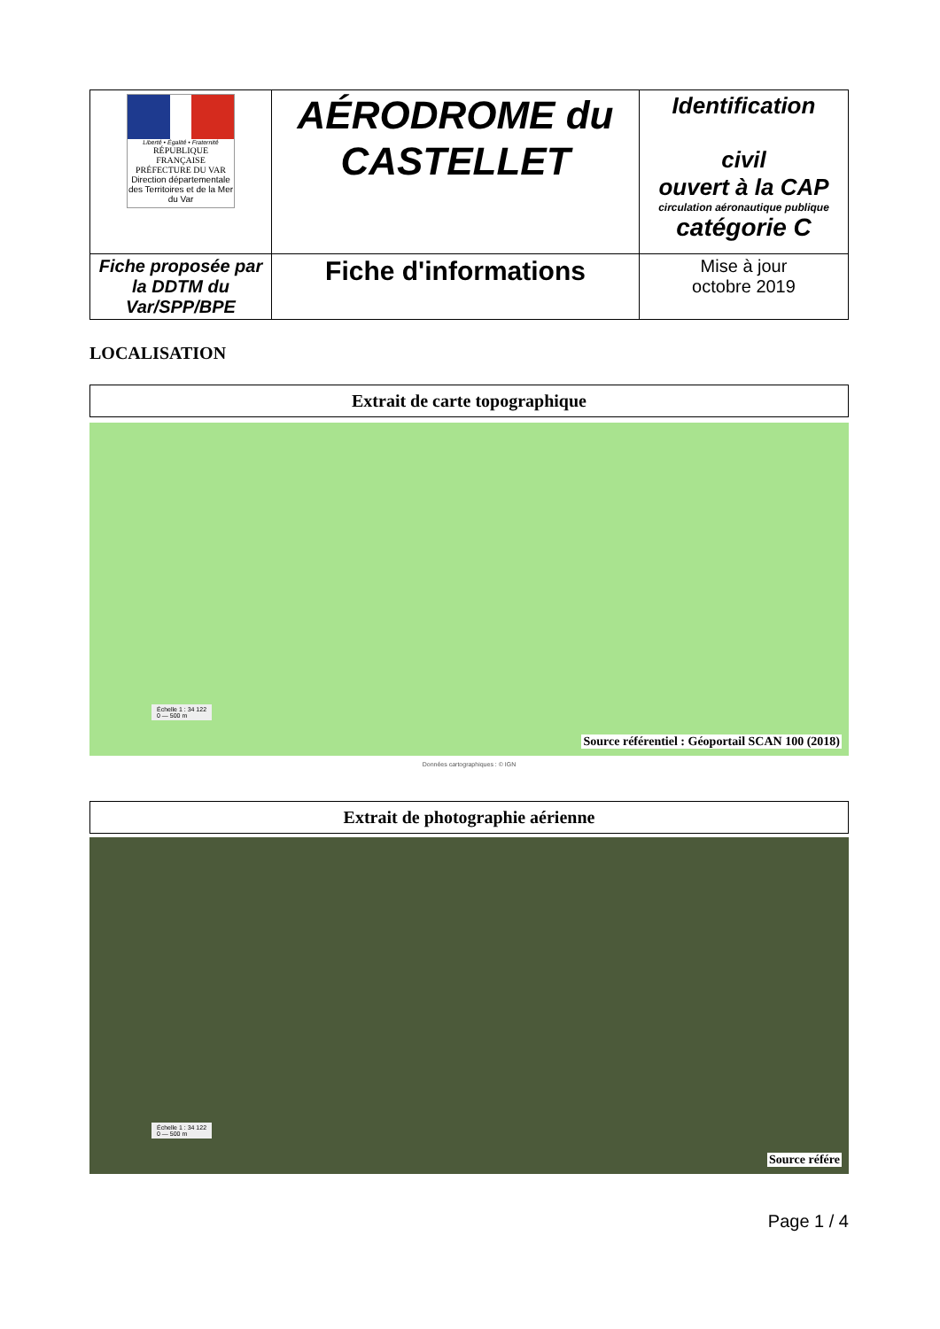| Liberté • Égalité • Fraternité RÉPUBLIQUE FRANÇAISE PRÉFECTURE DU VAR Direction départementale des Territoires et de la Mer du Var | AÉRODROME du CASTELLET | Identification civil ouvert à la CAP circulation aéronautique publique catégorie C |
| Fiche proposée par la DDTM du Var/SPP/BPE | Fiche d'informations | Mise à jour octobre 2019 |
LOCALISATION
Extrait de carte topographique
Échelle 1 : 34 122
0 — 500 m
Source référentiel : Géoportail SCAN 100 (2018)
Données cartographiques : © IGN
Extrait de photographie aérienne
Échelle 1 : 34 122
0 — 500 m
Source référe
Page 1 / 4